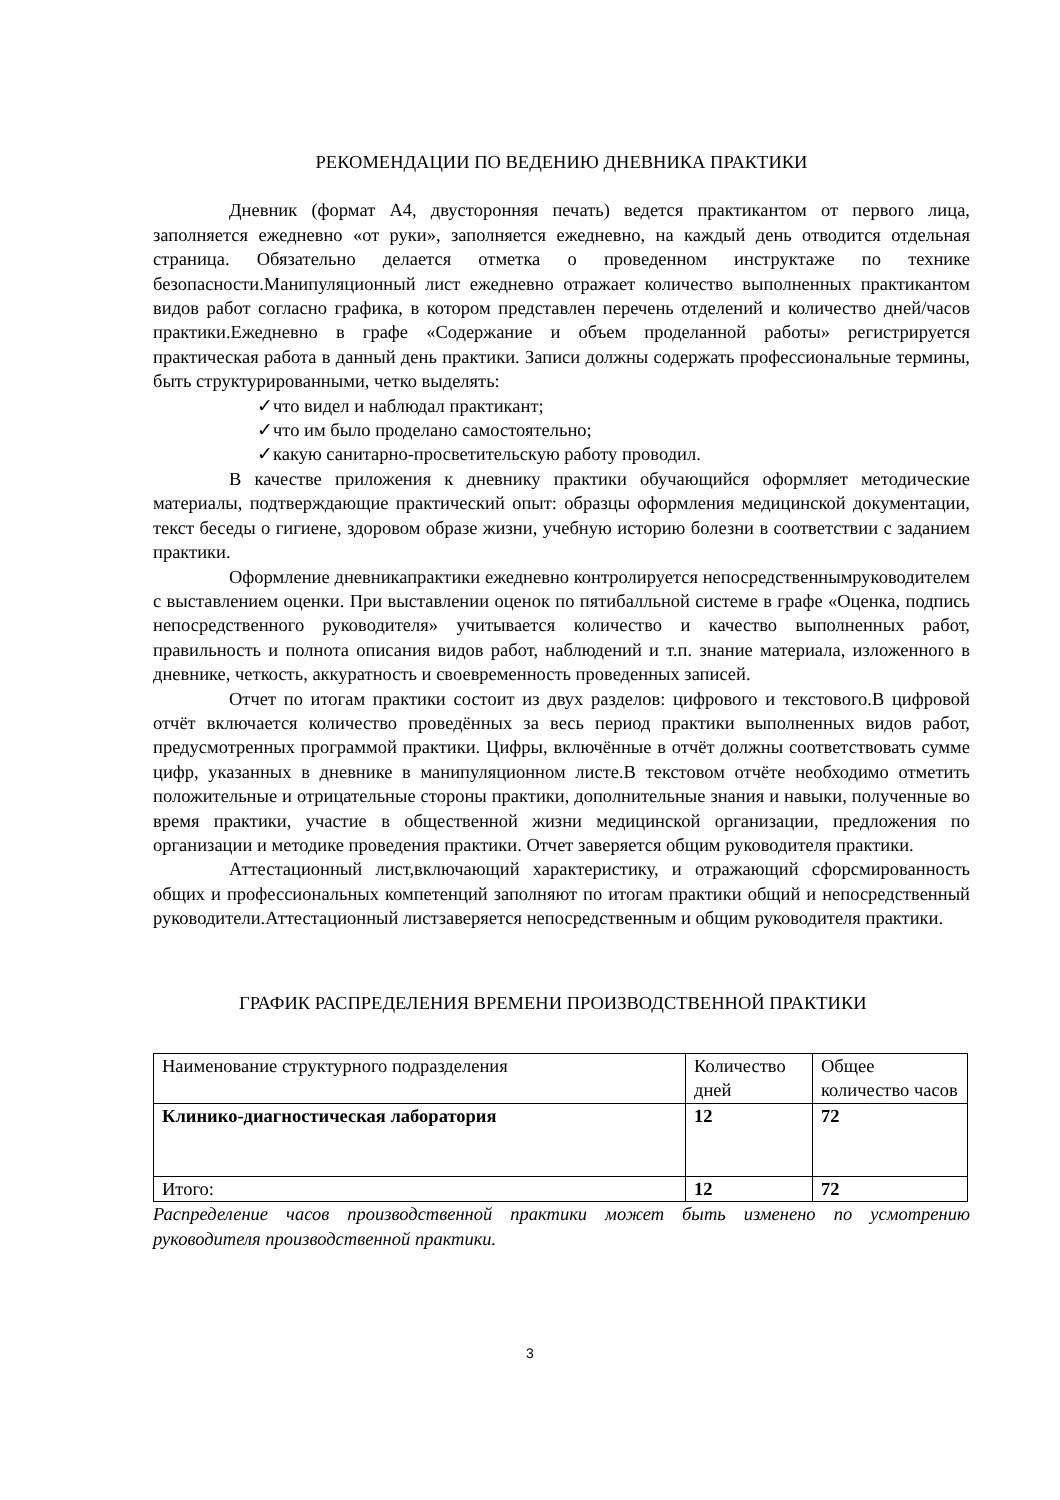РЕКОМЕНДАЦИИ ПО ВЕДЕНИЮ ДНЕВНИКА ПРАКТИКИ
Дневник (формат А4, двусторонняя печать) ведется практикантом от первого лица, заполняется ежедневно «от руки», заполняется ежедневно, на каждый день отводится отдельная страница. Обязательно делается отметка о проведенном инструктаже по технике безопасности.Манипуляционный лист ежедневно отражает количество выполненных практикантом видов работ согласно графика, в котором представлен перечень отделений и количество дней/часов практики.Ежедневно в графе «Содержание и объем проделанной работы» регистрируется практическая работа в данный день практики. Записи должны содержать профессиональные термины, быть структурированными, четко выделять:
✓что видел и наблюдал практикант;
✓что им было проделано самостоятельно;
✓какую санитарно-просветительскую работу проводил.
В качестве приложения к дневнику практики обучающийся оформляет методические материалы, подтверждающие практический опыт: образцы оформления медицинской документации, текст беседы о гигиене, здоровом образе жизни, учебную историю болезни в соответствии с заданием практики.
Оформление дневникапрактики ежедневно контролируется непосредственнымруководителем с выставлением оценки. При выставлении оценок по пятибалльной системе в графе «Оценка, подпись непосредственного руководителя» учитывается количество и качество выполненных работ, правильность и полнота описания видов работ, наблюдений и т.п. знание материала, изложенного в дневнике, четкость, аккуратность и своевременность проведенных записей.
Отчет по итогам практики состоит из двух разделов: цифрового и текстового.В цифровой отчёт включается количество проведённых за весь период практики выполненных видов работ, предусмотренных программой практики. Цифры, включённые в отчёт должны соответствовать сумме цифр, указанных в дневнике в манипуляционном листе.В текстовом отчёте необходимо отметить положительные и отрицательные стороны практики, дополнительные знания и навыки, полученные во время практики, участие в общественной жизни медицинской организации, предложения по организации и методике проведения практики. Отчет заверяется общим руководителя практики.
Аттестационный лист,включающий характеристику, и отражающий сфорсмированность общих и профессиональных компетенций заполняют по итогам практики общий и непосредственный руководители.Аттестационный листзаверяется непосредственным и общим руководителя практики.
ГРАФИК РАСПРЕДЕЛЕНИЯ ВРЕМЕНИ ПРОИЗВОДСТВЕННОЙ ПРАКТИКИ
| Наименование структурного подразделения | Количество дней | Общее количество часов |
| Клинико-диагностическая лаборатория | 12 | 72 |
| Итого: | 12 | 72 |
Распределение часов производственной практики может быть изменено по усмотрению руководителя производственной практики.
3